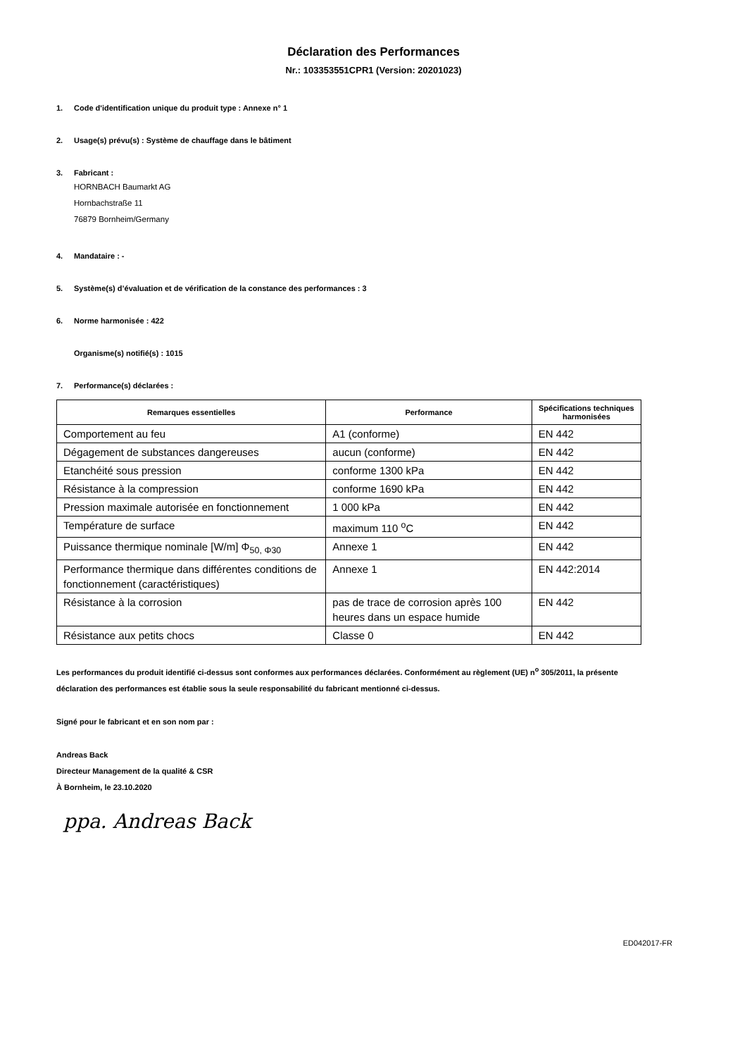Déclaration des Performances
Nr.: 103353551CPR1 (Version: 20201023)
1. Code d'identification unique du produit type : Annexe n° 1
2. Usage(s) prévu(s) : Système de chauffage dans le bâtiment
3. Fabricant :
HORNBACH Baumarkt AG
Hornbachstraße 11
76879 Bornheim/Germany
4. Mandataire : -
5. Système(s) d’évaluation et de vérification de la constance des performances : 3
6. Norme harmonisée : 422
Organisme(s) notifié(s) : 1015
7. Performance(s) déclarées :
| Remarques essentielles | Performance | Spécifications techniques harmonisées |
| --- | --- | --- |
| Comportement au feu | A1 (conforme) | EN 442 |
| Dégagement de substances dangereuses | aucun (conforme) | EN 442 |
| Etanchéité sous pression | conforme 1300 kPa | EN 442 |
| Résistance à la compression | conforme 1690 kPa | EN 442 |
| Pression maximale autorisée en fonctionnement | 1 000 kPa | EN 442 |
| Température de surface | maximum 110 <sup>o</sup>C | EN 442 |
| Puissance thermique nominale [W/m] Φ<sub>50, Φ30</sub> | Annexe 1 | EN 442 |
| Performance thermique dans différentes conditions de fonctionnement (caractéristiques) | Annexe 1 | EN 442:2014 |
| Résistance à la corrosion | pas de trace de corrosion après 100 heures dans un espace humide | EN 442 |
| Résistance aux petits chocs | Classe 0 | EN 442 |
Les performances du produit identifié ci-dessus sont conformes aux performances déclarées. Conformément au règlement (UE) n<sup>o</sup> 305/2011, la présente déclaration des performances est établie sous la seule responsabilité du fabricant mentionné ci-dessus.
Signé pour le fabricant et en son nom par :
Andreas Back
Directeur Management de la qualité & CSR
À Bornheim, le 23.10.2020
ppa. Andreas Back
ED042017-FR